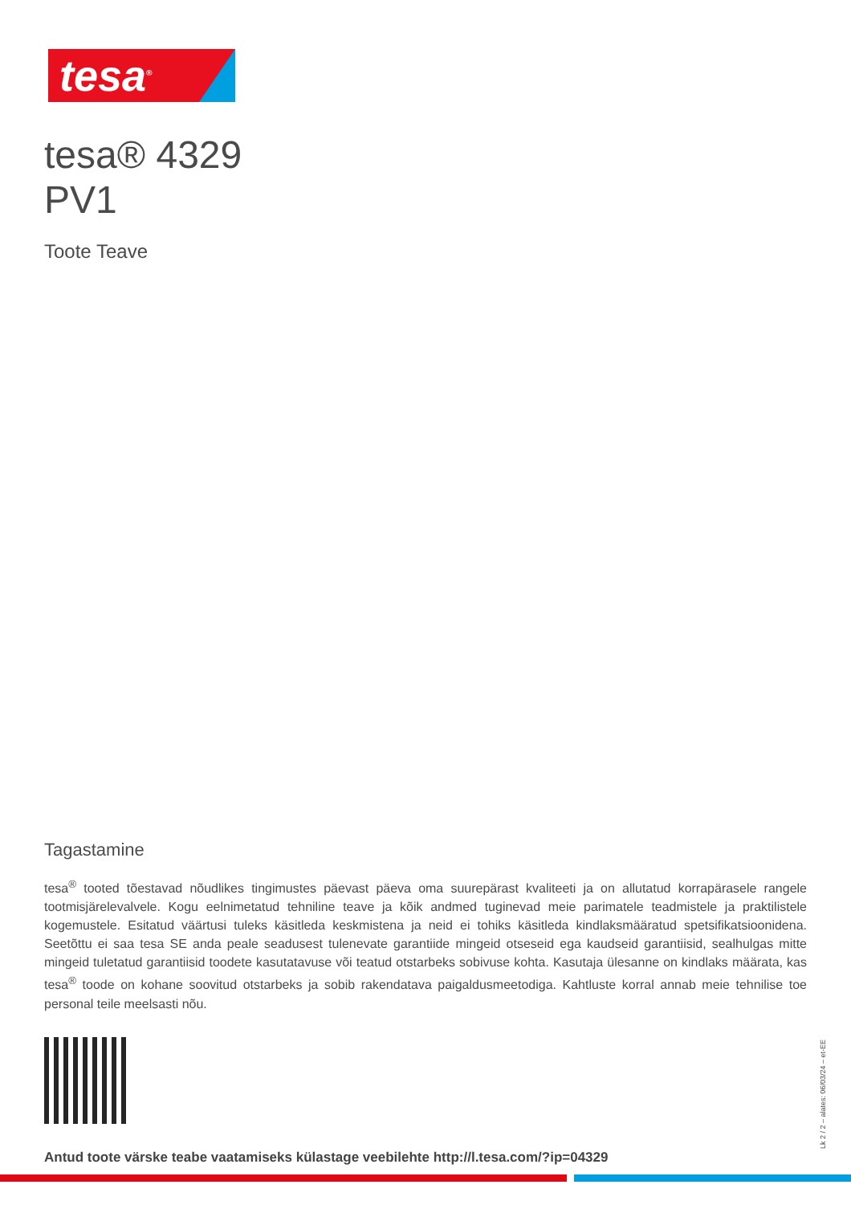tesa<sup>®</sup>
tesa® 4329
PV1
Toote Teave
Tagastamine
tesa<sup>®</sup> tooted tõestavad nõudlikes tingimustes päevast päeva oma suurepärast kvaliteeti ja on allutatud korrapärasele rangele tootmisjärelevalvele. Kogu eelnimetatud tehniline teave ja kõik andmed tuginevad meie parimatele teadmistele ja praktilistele kogemustele. Esitatud väärtusi tuleks käsitleda keskmistena ja neid ei tohiks käsitleda kindlaksmääratud spetsifikatsioonidena. Seetõttu ei saa tesa SE anda peale seadusest tulenevate garantiide mingeid otseseid ega kaudseid garantiisid, sealhulgas mitte mingeid tuletatud garantiisid toodete kasutatavuse või teatud otstarbeks sobivuse kohta. Kasutaja ülesanne on kindlaks määrata, kas tesa<sup>®</sup> toode on kohane soovitud otstarbeks ja sobib rakendatava paigaldusmeetodiga. Kahtluste korral annab meie tehnilise toe personal teile meelsasti nõu.
Antud toote värske teabe vaatamiseks külastage veebilehte http://l.tesa.com/?ip=04329
Lk 2 / 2 – alates: 06/03/24 – et-EE